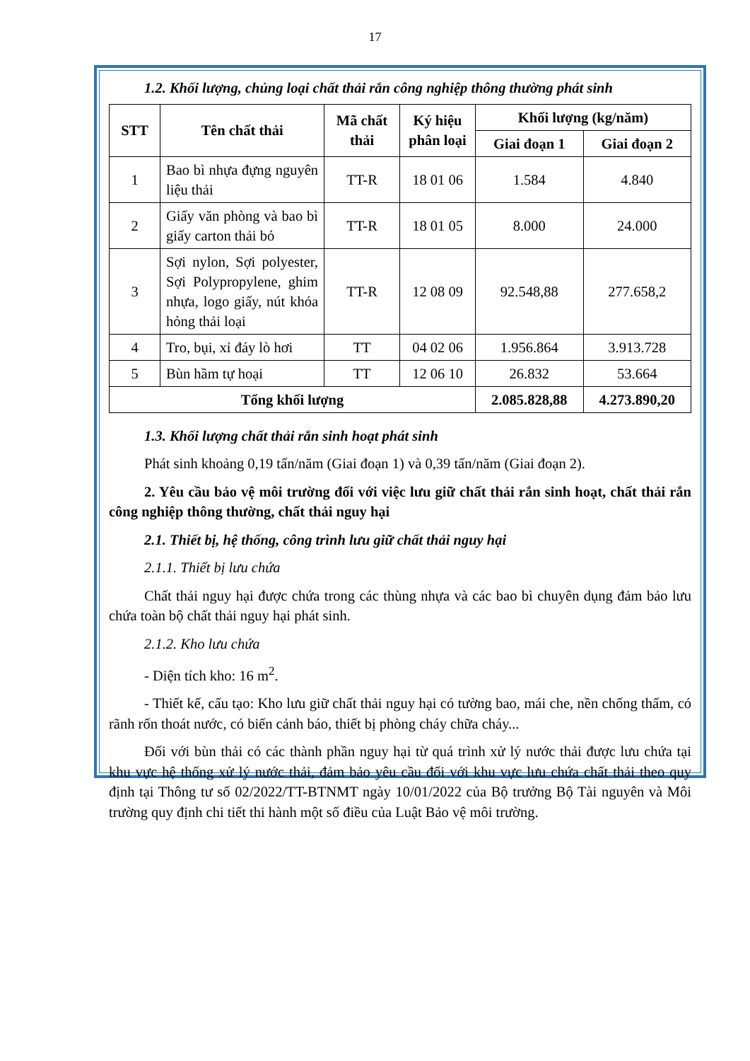17
1.2. Khối lượng, chủng loại chất thải rắn công nghiệp thông thường phát sinh
| STT | Tên chất thải | Mã chất thải | Ký hiệu phân loại | Khối lượng (kg/năm) | |
| --- | --- | --- | --- | --- | --- |
| | | | | Giai đoạn 1 | Giai đoạn 2 |
| 1 | Bao bì nhựa đựng nguyên liệu thải | TT-R | 18 01 06 | 1.584 | 4.840 |
| 2 | Giấy văn phòng và bao bì giấy carton thải bỏ | TT-R | 18 01 05 | 8.000 | 24.000 |
| 3 | Sợi nylon, Sợi polyester, Sợi Polypropylene, ghim nhựa, logo giấy, nút khóa hỏng thải loại | TT-R | 12 08 09 | 92.548,88 | 277.658,2 |
| 4 | Tro, bụi, xỉ đáy lò hơi | TT | 04 02 06 | 1.956.864 | 3.913.728 |
| 5 | Bùn hầm tự hoại | TT | 12 06 10 | 26.832 | 53.664 |
| Tổng khối lượng | | | | 2.085.828,88 | 4.273.890,20 |
1.3. Khối lượng chất thải rắn sinh hoạt phát sinh
Phát sinh khoảng 0,19 tấn/năm (Giai đoạn 1) và 0,39 tấn/năm (Giai đoạn 2).
2. Yêu cầu bảo vệ môi trường đối với việc lưu giữ chất thải rắn sinh hoạt, chất thải rắn công nghiệp thông thường, chất thải nguy hại
2.1. Thiết bị, hệ thống, công trình lưu giữ chất thải nguy hại
2.1.1. Thiết bị lưu chứa
Chất thải nguy hại được chứa trong các thùng nhựa và các bao bì chuyên dụng đảm bảo lưu chứa toàn bộ chất thải nguy hại phát sinh.
2.1.2. Kho lưu chứa
- Diện tích kho: 16 m<sup>2</sup>.
- Thiết kế, cấu tạo: Kho lưu giữ chất thải nguy hại có tường bao, mái che, nền chống thấm, có rãnh rốn thoát nước, có biển cảnh báo, thiết bị phòng cháy chữa cháy...
Đối với bùn thải có các thành phần nguy hại từ quá trình xử lý nước thải được lưu chứa tại khu vực hệ thống xử lý nước thải, đảm bảo yêu cầu đối với khu vực lưu chứa chất thải theo quy định tại Thông tư số 02/2022/TT-BTNMT ngày 10/01/2022 của Bộ trưởng Bộ Tài nguyên và Môi trường quy định chi tiết thi hành một số điều của Luật Bảo vệ môi trường.